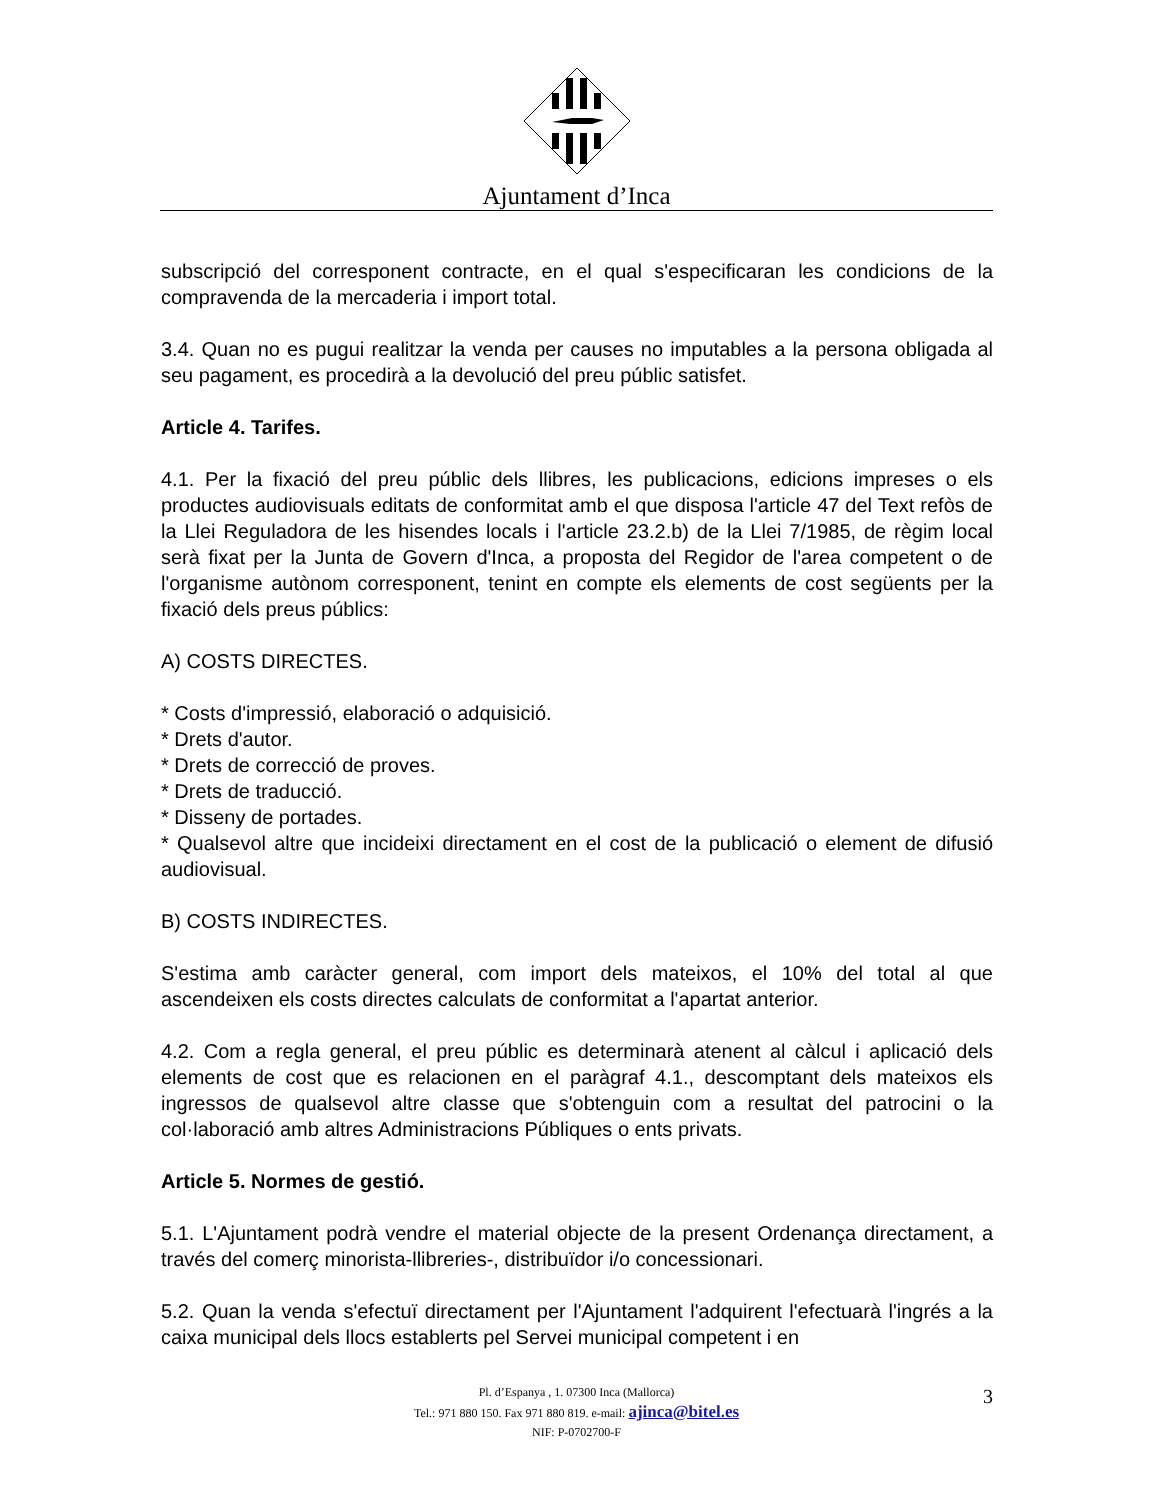Ajuntament d’Inca
subscripció del corresponent contracte, en el qual s'especificaran les condicions de la compravenda de la mercaderia i import total.
3.4. Quan no es pugui realitzar la venda per causes no imputables a la persona obligada al seu pagament, es procedirà a la devolució del preu públic satisfet.
Article 4. Tarifes.
4.1. Per la fixació del preu públic dels llibres, les publicacions, edicions impreses o els productes audiovisuals editats de conformitat amb el que disposa l'article 47 del Text refòs de la Llei Reguladora de les hisendes locals i l'article 23.2.b) de la Llei 7/1985, de règim local serà fixat per la Junta de Govern d'Inca, a proposta del Regidor de l'area competent o de l'organisme autònom corresponent, tenint en compte els elements de cost següents per la fixació dels preus públics:
A) COSTS DIRECTES.
* Costs d'impressió, elaboració o adquisició.
* Drets d'autor.
* Drets de correcció de proves.
* Drets de traducció.
* Disseny de portades.
* Qualsevol altre que incideixi directament en el cost de la publicació o element de difusió audiovisual.
B) COSTS INDIRECTES.
S'estima amb caràcter general, com import dels mateixos, el 10% del total al que ascendeixen els costs directes calculats de conformitat a l'apartat anterior.
4.2. Com a regla general, el preu públic es determinarà atenent al càlcul i aplicació dels elements de cost que es relacionen en el paràgraf 4.1., descomptant dels mateixos els ingressos de qualsevol altre classe que s'obtenguin com a resultat del patrocini o la col·laboració amb altres Administracions Públiques o ents privats.
Article 5. Normes de gestió.
5.1. L'Ajuntament podrà vendre el material objecte de la present Ordenança directament, a través del comerç minorista-llibreries-, distribuïdor i/o concessionari.
5.2. Quan la venda s'efectuï directament per l'Ajuntament l'adquirent l'efectuarà l'ingrés a la caixa municipal dels llocs establerts pel Servei municipal competent i en
Pl. d’Espanya , 1. 07300 Inca (Mallorca)
Tel.: 971 880 150. Fax 971 880 819. e-mail: ajinca@bitel.es
NIF: P-0702700-F
3